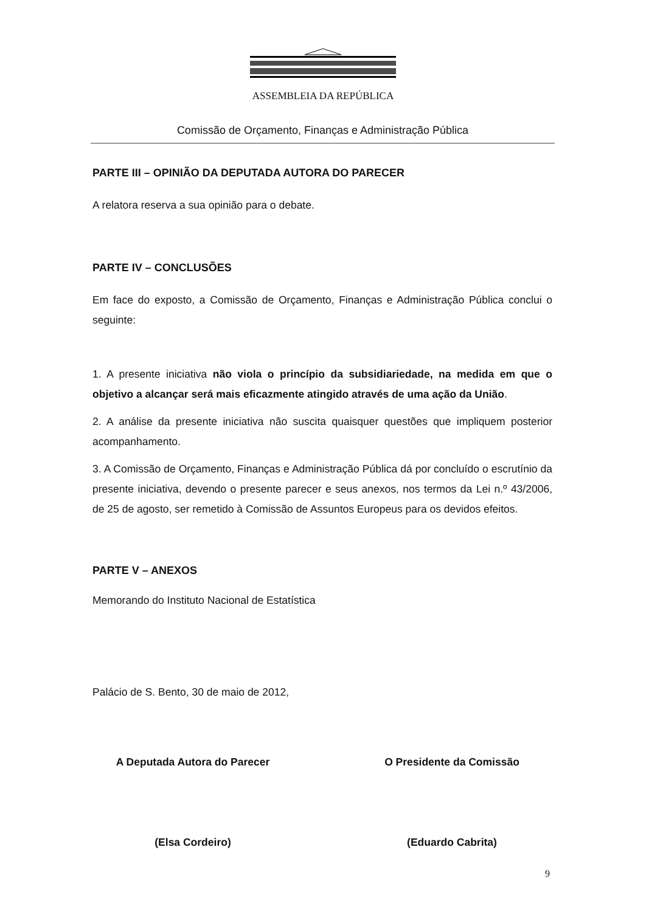ASSEMBLEIA DA REPÚBLICA
Comissão de Orçamento, Finanças e Administração Pública
PARTE III – OPINIÃO DA DEPUTADA AUTORA DO PARECER
A relatora reserva a sua opinião para o debate.
PARTE IV – CONCLUSÕES
Em face do exposto, a Comissão de Orçamento, Finanças e Administração Pública conclui o seguinte:
1. A presente iniciativa não viola o princípio da subsidiariedade, na medida em que o objetivo a alcançar será mais eficazmente atingido através de uma ação da União.
2. A análise da presente iniciativa não suscita quaisquer questões que impliquem posterior acompanhamento.
3. A Comissão de Orçamento, Finanças e Administração Pública dá por concluído o escrutínio da presente iniciativa, devendo o presente parecer e seus anexos, nos termos da Lei n.º 43/2006, de 25 de agosto, ser remetido à Comissão de Assuntos Europeus para os devidos efeitos.
PARTE V – ANEXOS
Memorando do Instituto Nacional de Estatística
Palácio de S. Bento, 30 de maio de 2012,
A Deputada Autora do Parecer
(Elsa Cordeiro)
O Presidente da Comissão
(Eduardo Cabrita)
9